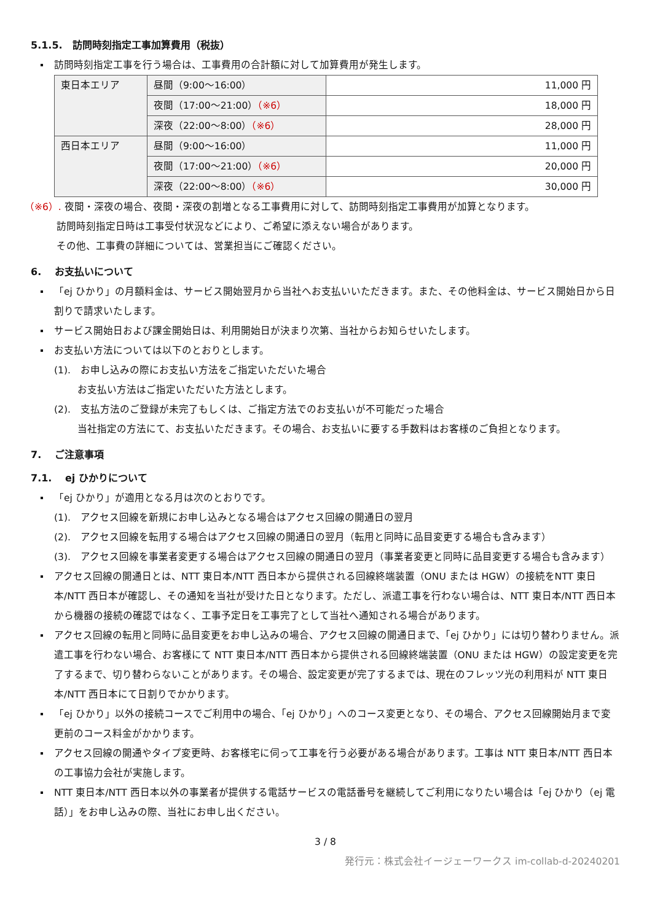5.1.5.　訪問時刻指定工事加算費用（税抜）
訪問時刻指定工事を行う場合は、工事費用の合計額に対して加算費用が発生します。
| 東日本エリア | 昼間（9:00～16:00） | 11,000 円 |
| | 夜間（17:00～21:00） （※6） | 18,000 円 |
| | 深夜（22:00～8:00） （※6） | 28,000 円 |
| 西日本エリア | 昼間（9:00～16:00） | 11,000 円 |
| | 夜間（17:00～21:00） （※6） | 20,000 円 |
| | 深夜（22:00～8:00） （※6） | 30,000 円 |
（※6）. 夜間・深夜の場合、夜間・深夜の割増となる工事費用に対して、訪問時刻指定工事費用が加算となります。
訪問時刻指定日時は工事受付状況などにより、ご希望に添えない場合があります。
その他、工事費の詳細については、営業担当にご確認ください。
6.　 お支払いについて
「ej ひかり」の月額料金は、サービス開始翌月から当社へお支払いいただきます。また、その他料金は、サービス開始日から日割りで請求いたします。
サービス開始日および課金開始日は、利用開始日が決まり次第、当社からお知らせいたします。
お支払い方法については以下のとおりとします。
(1).　お申し込みの際にお支払い方法をご指定いただいた場合
お支払い方法はご指定いただいた方法とします。
(2).　支払方法のご登録が未完了もしくは、ご指定方法でのお支払いが不可能だった場合
当社指定の方法にて、お支払いただきます。その場合、お支払いに要する手数料はお客様のご負担となります。
7.　 ご注意事項
7.1.　 ej ひかりについて
「ej ひかり」が適用となる月は次のとおりです。
(1).　アクセス回線を新規にお申し込みとなる場合はアクセス回線の開通日の翌月
(2).　アクセス回線を転用する場合はアクセス回線の開通日の翌月（転用と同時に品目変更する場合も含みます）
(3).　アクセス回線を事業者変更する場合はアクセス回線の開通日の翌月（事業者変更と同時に品目変更する場合も含みます）
アクセス回線の開通日とは、NTT 東日本/NTT 西日本から提供される回線終端装置（ONU または HGW）の接続をNTT 東日本/NTT 西日本が確認し、その通知を当社が受けた日となります。ただし、派遣工事を行わない場合は、NTT 東日本/NTT 西日本から機器の接続の確認ではなく、工事予定日を工事完了として当社へ通知される場合があります。
アクセス回線の転用と同時に品目変更をお申し込みの場合、アクセス回線の開通日まで、「ej ひかり」には切り替わりません。派遣工事を行わない場合、お客様にて NTT 東日本/NTT 西日本から提供される回線終端装置（ONU または HGW）の設定変更を完了するまで、切り替わらないことがあります。その場合、設定変更が完了するまでは、現在のフレッツ光の利用料が NTT 東日本/NTT 西日本にて日割りでかかります。
「ej ひかり」以外の接続コースでご利用中の場合、「ej ひかり」へのコース変更となり、その場合、アクセス回線開始月まで変更前のコース料金がかかります。
アクセス回線の開通やタイプ変更時、お客様宅に伺って工事を行う必要がある場合があります。工事は NTT 東日本/NTT 西日本の工事協力会社が実施します。
NTT 東日本/NTT 西日本以外の事業者が提供する電話サービスの電話番号を継続してご利用になりたい場合は「ej ひかり（ej 電話）」をお申し込みの際、当社にお申し出ください。
3 / 8
発行元：株式会社イージェーワークス im-collab-d-20240201